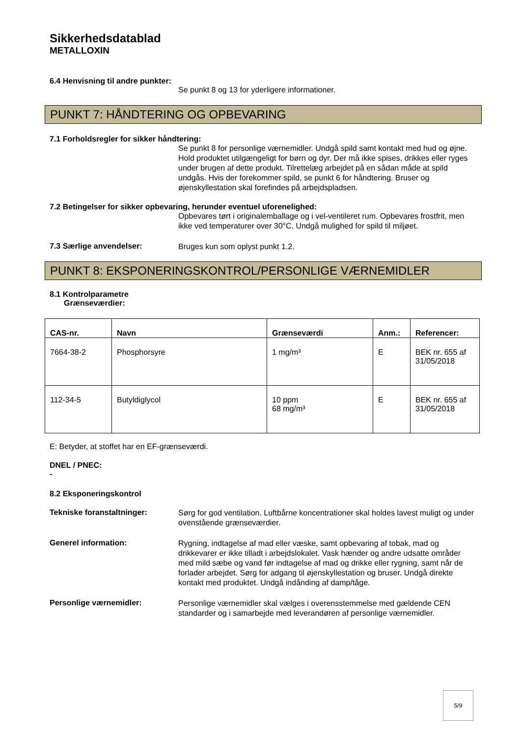Sikkerhedsdatablad
METALLOXIN
6.4 Henvisning til andre punkter:
Se punkt 8 og 13 for yderligere informationer.
PUNKT 7: HÅNDTERING OG OPBEVARING
7.1 Forholdsregler for sikker håndtering:
Se punkt 8 for personlige værnemidler. Undgå spild samt kontakt med hud og øjne. Hold produktet utilgængeligt for børn og dyr. Der må ikke spises, drikkes eller ryges under brugen af dette produkt. Tilrettelæg arbejdet på en sådan måde at spild undgås. Hvis der forekommer spild, se punkt 6 for håndtering. Bruser og øjenskyllestation skal forefindes på arbejdspladsen.
7.2 Betingelser for sikker opbevaring, herunder eventuel uforenelighed:
Opbevares tørt i originalemballage og i vel-ventileret rum. Opbevares frostfrit, men ikke ved temperaturer over 30°C. Undgå mulighed for spild til miljøet.
7.3 Særlige anvendelser:
Bruges kun som oplyst punkt 1.2.
PUNKT 8: EKSPONERINGSKONTROL/PERSONLIGE VÆRNEMIDLER
8.1 Kontrolparametre
Grænseværdier:
| CAS-nr. | Navn | Grænseværdi | Anm.: | Referencer: |
| --- | --- | --- | --- | --- |
| 7664-38-2 | Phosphorsyre | 1 mg/m³ | E | BEK nr. 655 af 31/05/2018 |
| 112-34-5 | Butyldiglycol | 10 ppm 68 mg/m³ | E | BEK nr. 655 af 31/05/2018 |
E: Betyder, at stoffet har en EF-grænseværdi.
DNEL / PNEC:
-
8.2 Eksponeringskontrol
Tekniske foranstaltninger:
Sørg for god ventilation. Luftbårne koncentrationer skal holdes lavest muligt og under ovenstående grænseværdier.
Generel information:
Rygning, indtagelse af mad eller væske, samt opbevaring af tobak, mad og drikkevarer er ikke tilladt i arbejdslokalet. Vask hænder og andre udsatte områder med mild sæbe og vand før indtagelse af mad og drikke eller rygning, samt når de forlader arbejdet. Sørg for adgang til øjenskyllestation og bruser. Undgå direkte kontakt med produktet. Undgå indånding af damp/tåge.
Personlige værnemidler:
Personlige værnemidler skal vælges i overensstemmelse med gældende CEN standarder og i samarbejde med leverandøren af personlige værnemidler.
5/9